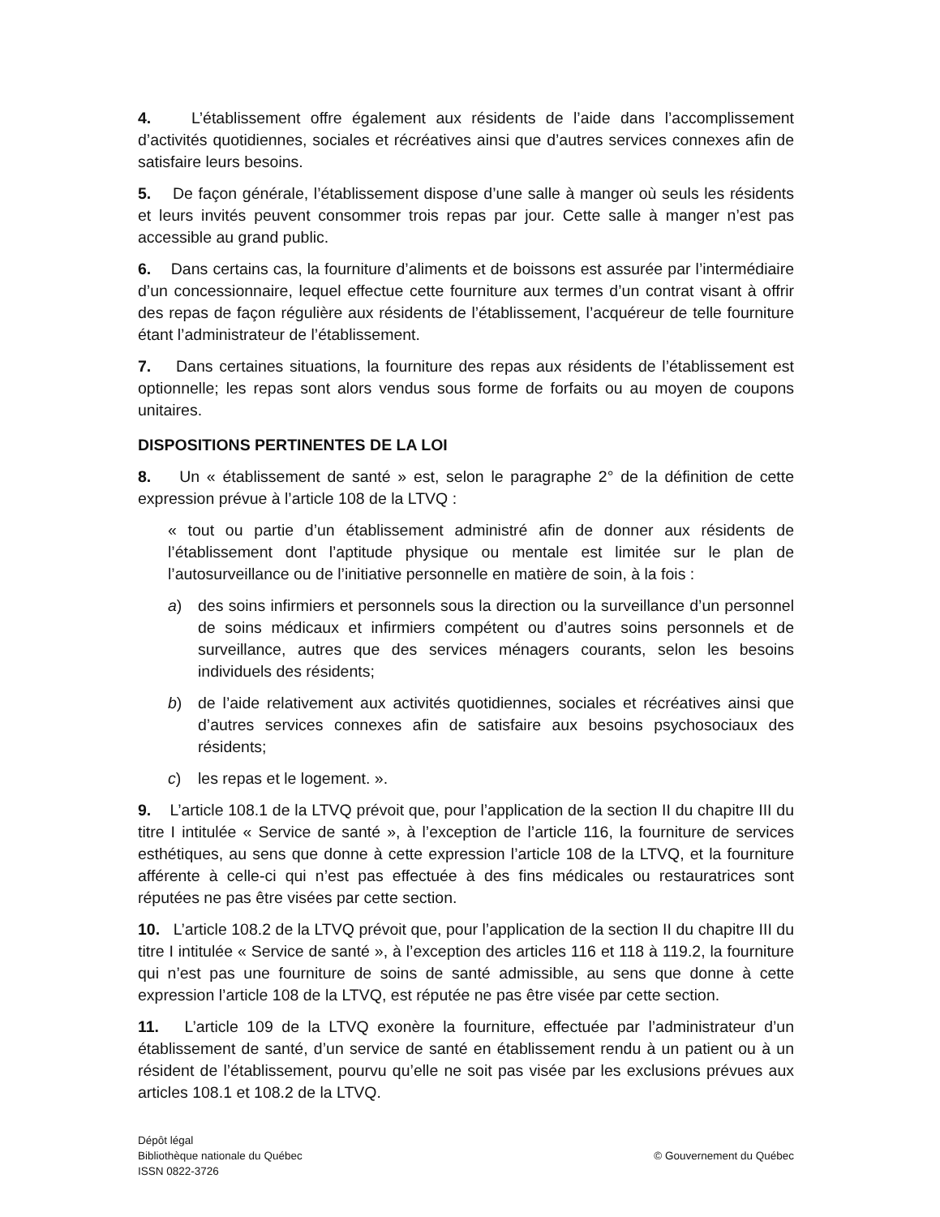4. L’établissement offre également aux résidents de l’aide dans l’accomplissement d’activités quotidiennes, sociales et récréatives ainsi que d’autres services connexes afin de satisfaire leurs besoins.
5. De façon générale, l’établissement dispose d’une salle à manger où seuls les résidents et leurs invités peuvent consommer trois repas par jour. Cette salle à manger n’est pas accessible au grand public.
6. Dans certains cas, la fourniture d’aliments et de boissons est assurée par l’intermédiaire d’un concessionnaire, lequel effectue cette fourniture aux termes d’un contrat visant à offrir des repas de façon régulière aux résidents de l’établissement, l’acquéreur de telle fourniture étant l’administrateur de l’établissement.
7. Dans certaines situations, la fourniture des repas aux résidents de l’établissement est optionnelle; les repas sont alors vendus sous forme de forfaits ou au moyen de coupons unitaires.
DISPOSITIONS PERTINENTES DE LA LOI
8. Un « établissement de santé » est, selon le paragraphe 2° de la définition de cette expression prévue à l’article 108 de la LTVQ :
« tout ou partie d’un établissement administré afin de donner aux résidents de l’établissement dont l’aptitude physique ou mentale est limitée sur le plan de l’autosurveillance ou de l’initiative personnelle en matière de soin, à la fois :
a) des soins infirmiers et personnels sous la direction ou la surveillance d’un personnel de soins médicaux et infirmiers compétent ou d’autres soins personnels et de surveillance, autres que des services ménagers courants, selon les besoins individuels des résidents;
b) de l’aide relativement aux activités quotidiennes, sociales et récréatives ainsi que d’autres services connexes afin de satisfaire aux besoins psychosociaux des résidents;
c) les repas et le logement. ».
9. L’article 108.1 de la LTVQ prévoit que, pour l’application de la section II du chapitre III du titre I intitulée « Service de santé », à l’exception de l’article 116, la fourniture de services esthétiques, au sens que donne à cette expression l’article 108 de la LTVQ, et la fourniture afférente à celle-ci qui n’est pas effectuée à des fins médicales ou restauratrices sont réputées ne pas être visées par cette section.
10. L’article 108.2 de la LTVQ prévoit que, pour l’application de la section II du chapitre III du titre I intitulée « Service de santé », à l’exception des articles 116 et 118 à 119.2, la fourniture qui n’est pas une fourniture de soins de santé admissible, au sens que donne à cette expression l’article 108 de la LTVQ, est réputée ne pas être visée par cette section.
11. L’article 109 de la LTVQ exonère la fourniture, effectuée par l’administrateur d’un établissement de santé, d’un service de santé en établissement rendu à un patient ou à un résident de l’établissement, pourvu qu’elle ne soit pas visée par les exclusions prévues aux articles 108.1 et 108.2 de la LTVQ.
Dépôt légal
Bibliothèque nationale du Québec
ISSN 0822-3726
© Gouvernement du Québec